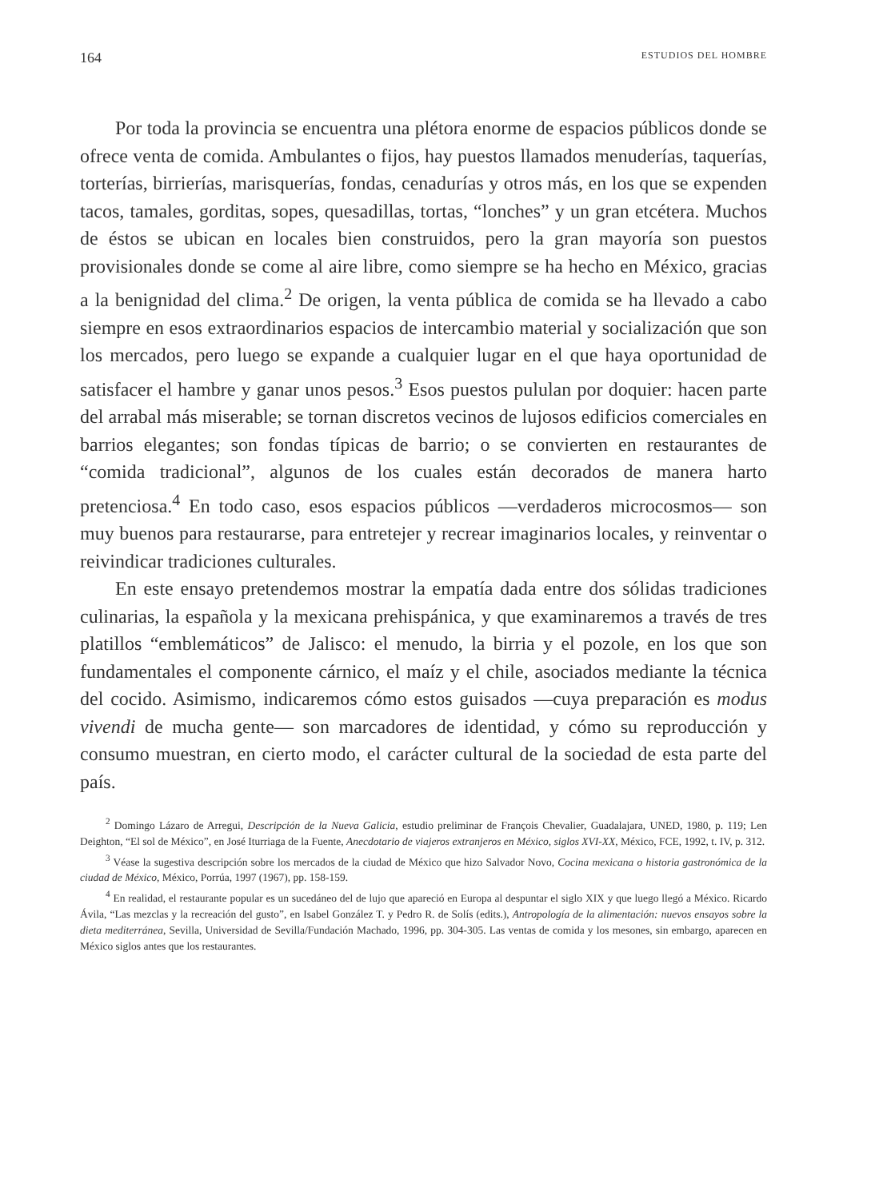164 ESTUDIOS DEL HOMBRE
Por toda la provincia se encuentra una plétora enorme de espacios públicos donde se ofrece venta de comida. Ambulantes o fijos, hay puestos llamados menuderías, taquerías, torterías, birrierías, marisquerías, fondas, cenadurías y otros más, en los que se expenden tacos, tamales, gorditas, sopes, quesadillas, tortas, “lonches” y un gran etcétera. Muchos de éstos se ubican en locales bien construidos, pero la gran mayoría son puestos provisionales donde se come al aire libre, como siempre se ha hecho en México, gracias a la benignidad del clima.<sup>2</sup> De origen, la venta pública de comida se ha llevado a cabo siempre en esos extraordinarios espacios de intercambio material y socialización que son los mercados, pero luego se expande a cualquier lugar en el que haya oportunidad de satisfacer el hambre y ganar unos pesos.<sup>3</sup> Esos puestos pululan por doquier: hacen parte del arrabal más miserable; se tornan discretos vecinos de lujosos edificios comerciales en barrios elegantes; son fondas típicas de barrio; o se convierten en restaurantes de “comida tradicional”, algunos de los cuales están decorados de manera harto pretenciosa.<sup>4</sup> En todo caso, esos espacios públicos —verdaderos microcosmos— son muy buenos para restaurarse, para entretejer y recrear imaginarios locales, y reinventar o reivindicar tradiciones culturales.
En este ensayo pretendemos mostrar la empatía dada entre dos sólidas tradiciones culinarias, la española y la mexicana prehispánica, y que examinaremos a través de tres platillos “emblemáticos” de Jalisco: el menudo, la birria y el pozole, en los que son fundamentales el componente cárnico, el maíz y el chile, asociados mediante la técnica del cocido. Asimismo, indicaremos cómo estos guisados —cuya preparación es modus vivendi de mucha gente— son marcadores de identidad, y cómo su reproducción y consumo muestran, en cierto modo, el carácter cultural de la sociedad de esta parte del país.
<sup>2</sup> Domingo Lázaro de Arregui, Descripción de la Nueva Galicia, estudio preliminar de François Chevalier, Guadalajara, UNED, 1980, p. 119; Len Deighton, “El sol de México”, en José Iturriaga de la Fuente, Anecdotario de viajeros extranjeros en México, siglos XVI-XX, México, FCE, 1992, t. IV, p. 312.
<sup>3</sup> Véase la sugestiva descripción sobre los mercados de la ciudad de México que hizo Salvador Novo, Cocina mexicana o historia gastronómica de la ciudad de México, México, Porrúa, 1997 (1967), pp. 158-159.
<sup>4</sup> En realidad, el restaurante popular es un sucedáneo del de lujo que apareció en Europa al despuntar el siglo XIX y que luego llegó a México. Ricardo Ávila, “Las mezclas y la recreación del gusto”, en Isabel González T. y Pedro R. de Solís (edits.), Antropología de la alimentación: nuevos ensayos sobre la dieta mediterránea, Sevilla, Universidad de Sevilla/Fundación Machado, 1996, pp. 304-305. Las ventas de comida y los mesones, sin embargo, aparecen en México siglos antes que los restaurantes.